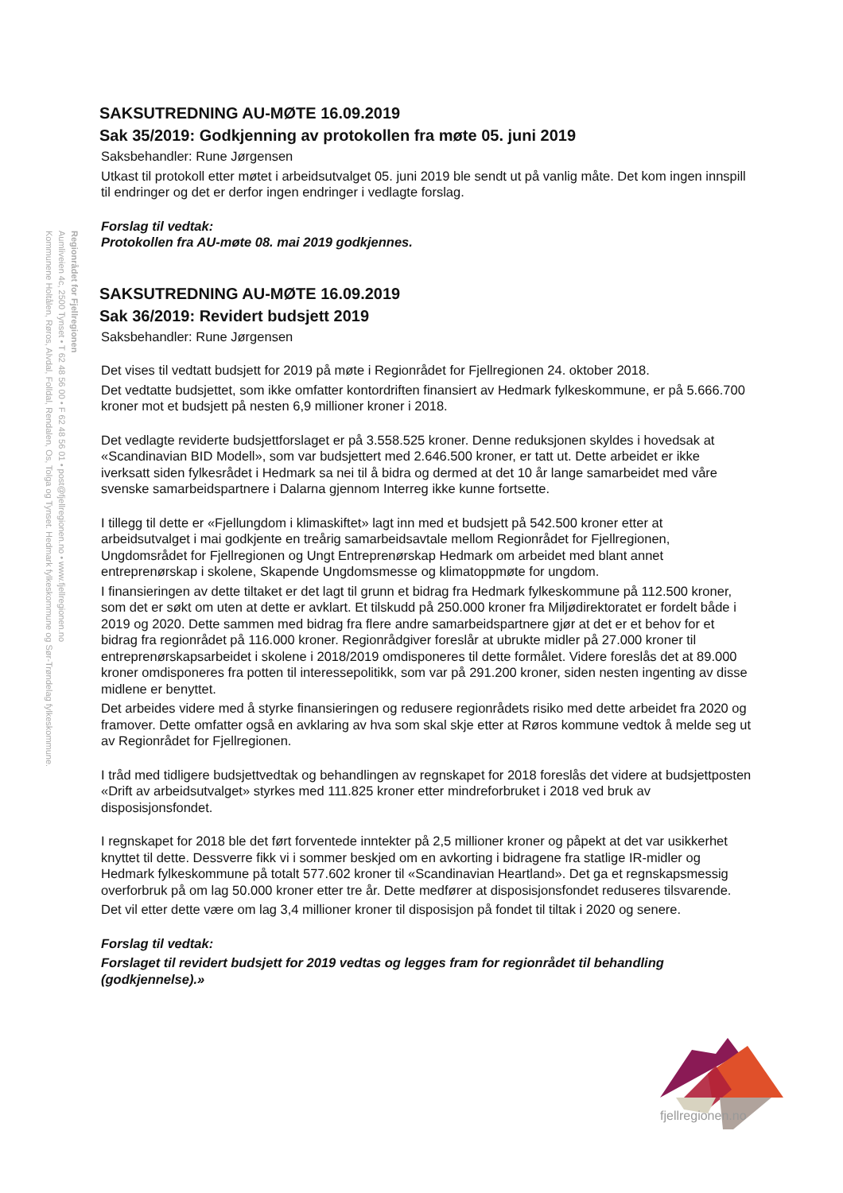Regionrådet for Fjellregionen
Aumliveien 4c, 2500 Tynset • T 62 48 56 00 • F 62 48 56 01 • post@fjellregionen.no • www.fjellregionen.no
Kommunene Holtålen, Røros, Alvdal, Folldal, Rendalen, Os, Tolga og Tynset. Hedmark fylkeskommune og Sør-Trøndelag fylkeskommune.
SAKSUTREDNING AU-MØTE 16.09.2019
Sak 35/2019: Godkjenning av protokollen fra møte 05. juni 2019
Saksbehandler: Rune Jørgensen
Utkast til protokoll etter møtet i arbeidsutvalget 05. juni 2019 ble sendt ut på vanlig måte. Det kom ingen innspill til endringer og det er derfor ingen endringer i vedlagte forslag.
Forslag til vedtak:
Protokollen fra AU-møte 08. mai 2019 godkjennes.
SAKSUTREDNING AU-MØTE 16.09.2019
Sak 36/2019: Revidert budsjett 2019
Saksbehandler: Rune Jørgensen
Det vises til vedtatt budsjett for 2019 på møte i Regionrådet for Fjellregionen 24. oktober 2018.
Det vedtatte budsjettet, som ikke omfatter kontordriften finansiert av Hedmark fylkeskommune, er på 5.666.700 kroner mot et budsjett på nesten 6,9 millioner kroner i 2018.
Det vedlagte reviderte budsjettforslaget er på 3.558.525 kroner. Denne reduksjonen skyldes i hovedsak at «Scandinavian BID Modell», som var budsjettert med 2.646.500 kroner, er tatt ut. Dette arbeidet er ikke iverksatt siden fylkesrådet i Hedmark sa nei til å bidra og dermed at det 10 år lange samarbeidet med våre svenske samarbeidspartnere i Dalarna gjennom Interreg ikke kunne fortsette.
I tillegg til dette er «Fjellungdom i klimaskiftet» lagt inn med et budsjett på 542.500 kroner etter at arbeidsutvalget i mai godkjente en treårig samarbeidsavtale mellom Regionrådet for Fjellregionen, Ungdomsrådet for Fjellregionen og Ungt Entreprenørskap Hedmark om arbeidet med blant annet entreprenørskap i skolene, Skapende Ungdomsmesse og klimatoppmøte for ungdom.
I finansieringen av dette tiltaket er det lagt til grunn et bidrag fra Hedmark fylkeskommune på 112.500 kroner, som det er søkt om uten at dette er avklart. Et tilskudd på 250.000 kroner fra Miljødirektoratet er fordelt både i 2019 og 2020. Dette sammen med bidrag fra flere andre samarbeidspartnere gjør at det er et behov for et bidrag fra regionrådet på 116.000 kroner. Regionrådgiver foreslår at ubrukte midler på 27.000 kroner til entreprenørskapsarbeidet i skolene i 2018/2019 omdisponeres til dette formålet. Videre foreslås det at 89.000 kroner omdisponeres fra potten til interessepolitikk, som var på 291.200 kroner, siden nesten ingenting av disse midlene er benyttet.
Det arbeides videre med å styrke finansieringen og redusere regionrådets risiko med dette arbeidet fra 2020 og framover. Dette omfatter også en avklaring av hva som skal skje etter at Røros kommune vedtok å melde seg ut av Regionrådet for Fjellregionen.
I tråd med tidligere budsjettvedtak og behandlingen av regnskapet for 2018 foreslås det videre at budsjettposten «Drift av arbeidsutvalget» styrkes med 111.825 kroner etter mindreforbruket i 2018 ved bruk av disposisjonsfondet.
I regnskapet for 2018 ble det ført forventede inntekter på 2,5 millioner kroner og påpekt at det var usikkerhet knyttet til dette. Dessverre fikk vi i sommer beskjed om en avkorting i bidragene fra statlige IR-midler og Hedmark fylkeskommune på totalt 577.602 kroner til «Scandinavian Heartland». Det ga et regnskapsmessig overforbruk på om lag 50.000 kroner etter tre år. Dette medfører at disposisjonsfondet reduseres tilsvarende.
Det vil etter dette være om lag 3,4 millioner kroner til disposisjon på fondet til tiltak i 2020 og senere.
Forslag til vedtak:
Forslaget til revidert budsjett for 2019 vedtas og legges fram for regionrådet til behandling (godkjennelse).»
fjellregionen.no